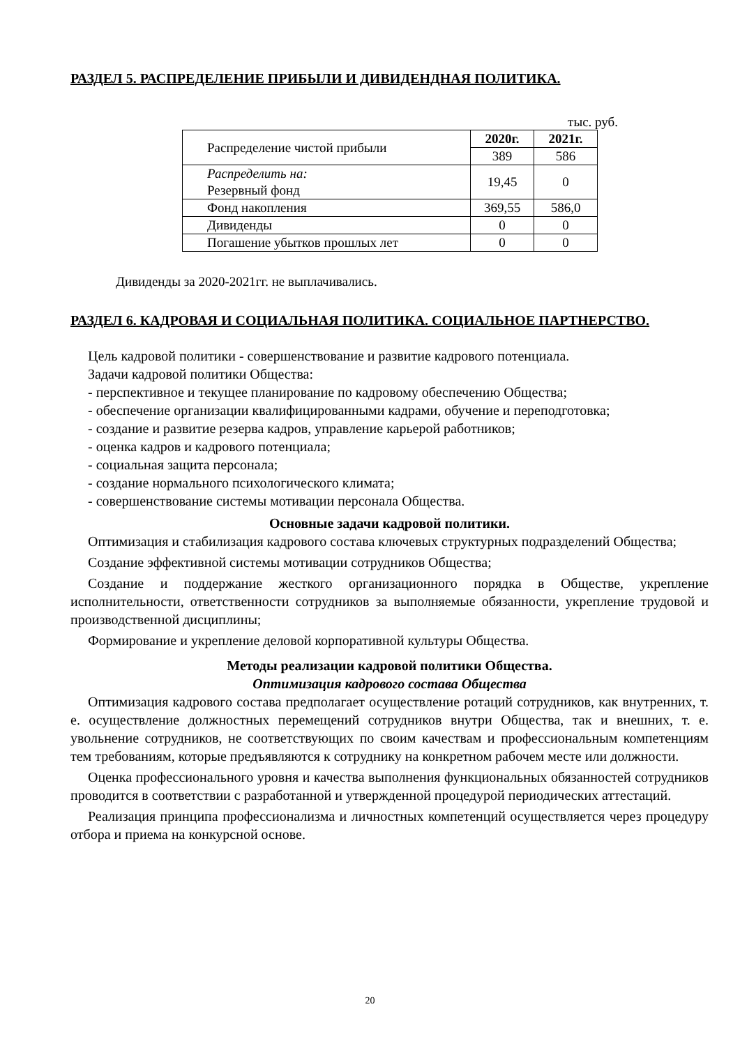РАЗДЕЛ 5. РАСПРЕДЕЛЕНИЕ ПРИБЫЛИ И ДИВИДЕНДНАЯ ПОЛИТИКА.
тыс. руб.
| Распределение чистой прибыли | 2020г. | 2021г. |
| | 389 | 586 |
| Распределить на: Резервный фонд | 19,45 | 0 |
| Фонд накопления | 369,55 | 586,0 |
| Дивиденды | 0 | 0 |
| Погашение убытков прошлых лет | 0 | 0 |
Дивиденды за 2020-2021гг. не выплачивались.
РАЗДЕЛ 6. КАДРОВАЯ И СОЦИАЛЬНАЯ ПОЛИТИКА. СОЦИАЛЬНОЕ ПАРТНЕРСТВО.
Цель кадровой политики - совершенствование и развитие кадрового потенциала.
Задачи кадровой политики Общества:
- перспективное и текущее планирование по кадровому обеспечению Общества;
- обеспечение организации квалифицированными кадрами, обучение и переподготовка;
- создание и развитие резерва кадров, управление карьерой работников;
- оценка кадров и кадрового потенциала;
- социальная защита персонала;
- создание нормального психологического климата;
- совершенствование системы мотивации персонала Общества.
Основные задачи кадровой политики.
Оптимизация и стабилизация кадрового состава ключевых структурных подразделений Общества;
Создание эффективной системы мотивации сотрудников Общества;
Создание и поддержание жесткого организационного порядка в Обществе, укрепление исполнительности, ответственности сотрудников за выполняемые обязанности, укрепление трудовой и производственной дисциплины;
Формирование и укрепление деловой корпоративной культуры Общества.
Методы реализации кадровой политики Общества.
Оптимизация кадрового состава Общества
Оптимизация кадрового состава предполагает осуществление ротаций сотрудников, как внутренних, т. е. осуществление должностных перемещений сотрудников внутри Общества, так и внешних, т. е. увольнение сотрудников, не соответствующих по своим качествам и профессиональным компетенциям тем требованиям, которые предъявляются к сотруднику на конкретном рабочем месте или должности.
Оценка профессионального уровня и качества выполнения функциональных обязанностей сотрудников проводится в соответствии с разработанной и утвержденной процедурой периодических аттестаций.
Реализация принципа профессионализма и личностных компетенций осуществляется через процедуру отбора и приема на конкурсной основе.
20